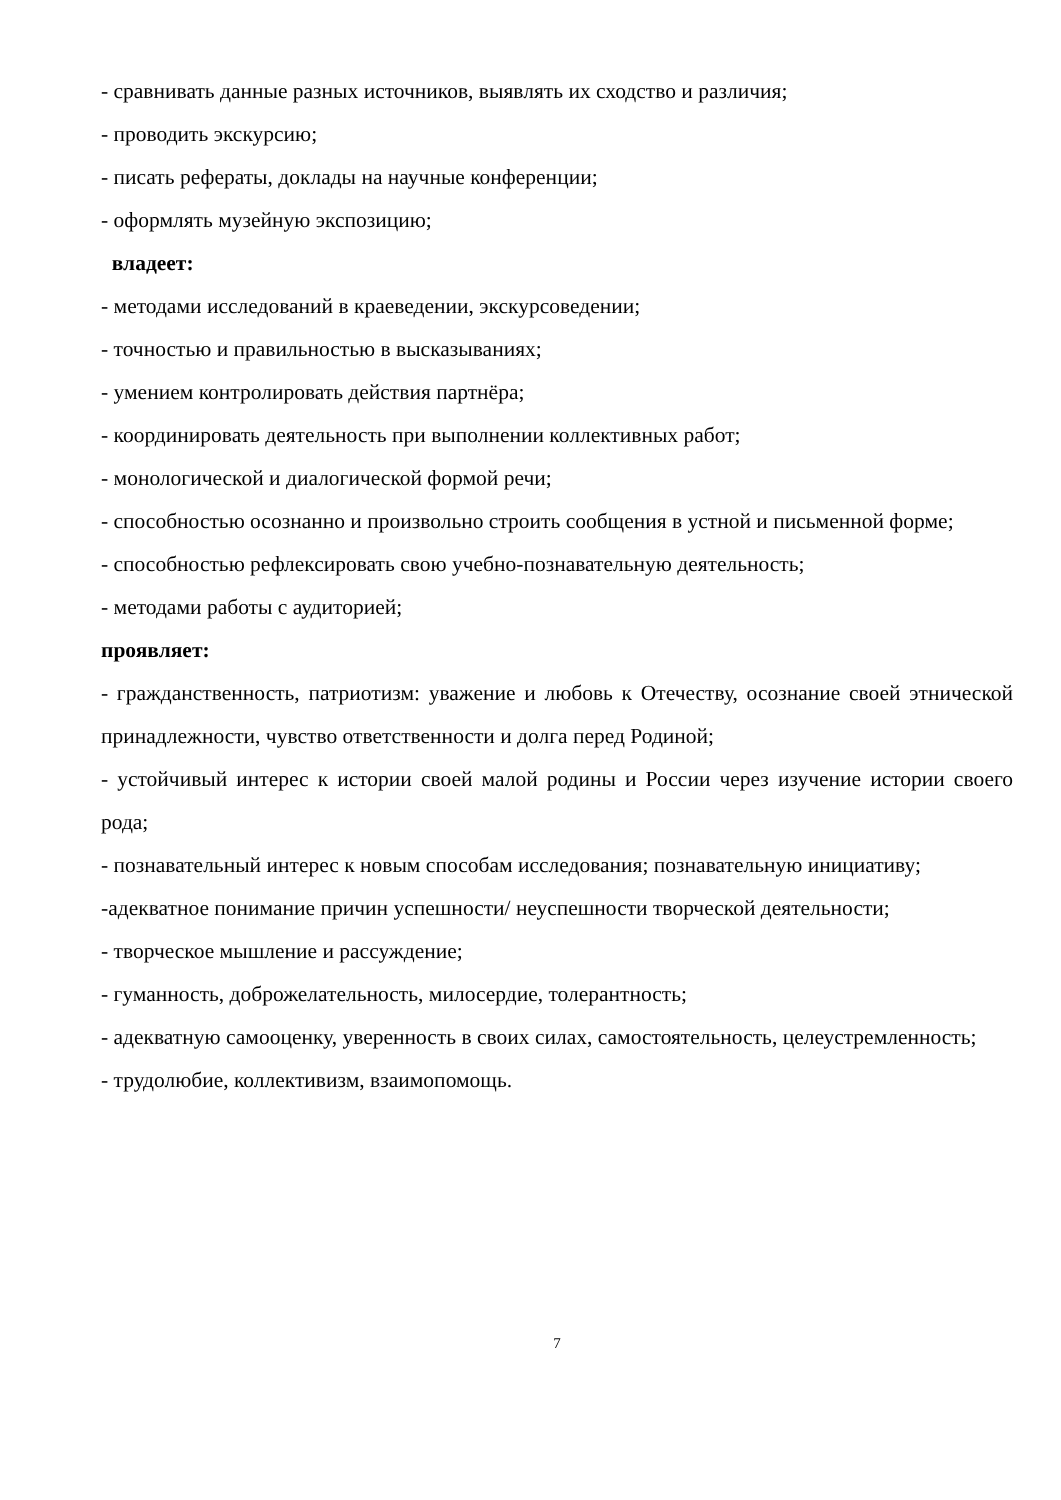- сравнивать данные разных источников, выявлять их сходство и различия;
- проводить экскурсию;
- писать рефераты, доклады на научные конференции;
- оформлять музейную экспозицию;
владеет:
- методами исследований в краеведении, экскурсоведении;
- точностью и правильностью в высказываниях;
- умением контролировать действия партнёра;
- координировать деятельность при выполнении коллективных работ;
- монологической и диалогической формой речи;
- способностью осознанно и произвольно строить сообщения в устной и письменной форме;
- способностью рефлексировать свою учебно-познавательную деятельность;
- методами работы с аудиторией;
проявляет:
- гражданственность, патриотизм: уважение и любовь к Отечеству, осознание своей этнической принадлежности, чувство ответственности и долга перед Родиной;
- устойчивый интерес к истории своей малой родины и России через изучение истории своего рода;
- познавательный интерес к новым способам исследования; познавательную инициативу;
-адекватное понимание причин успешности/ неуспешности творческой деятельности;
- творческое мышление и рассуждение;
- гуманность, доброжелательность, милосердие, толерантность;
- адекватную самооценку, уверенность в своих силах, самостоятельность, целеустремленность;
- трудолюбие, коллективизм, взаимопомощь.
7